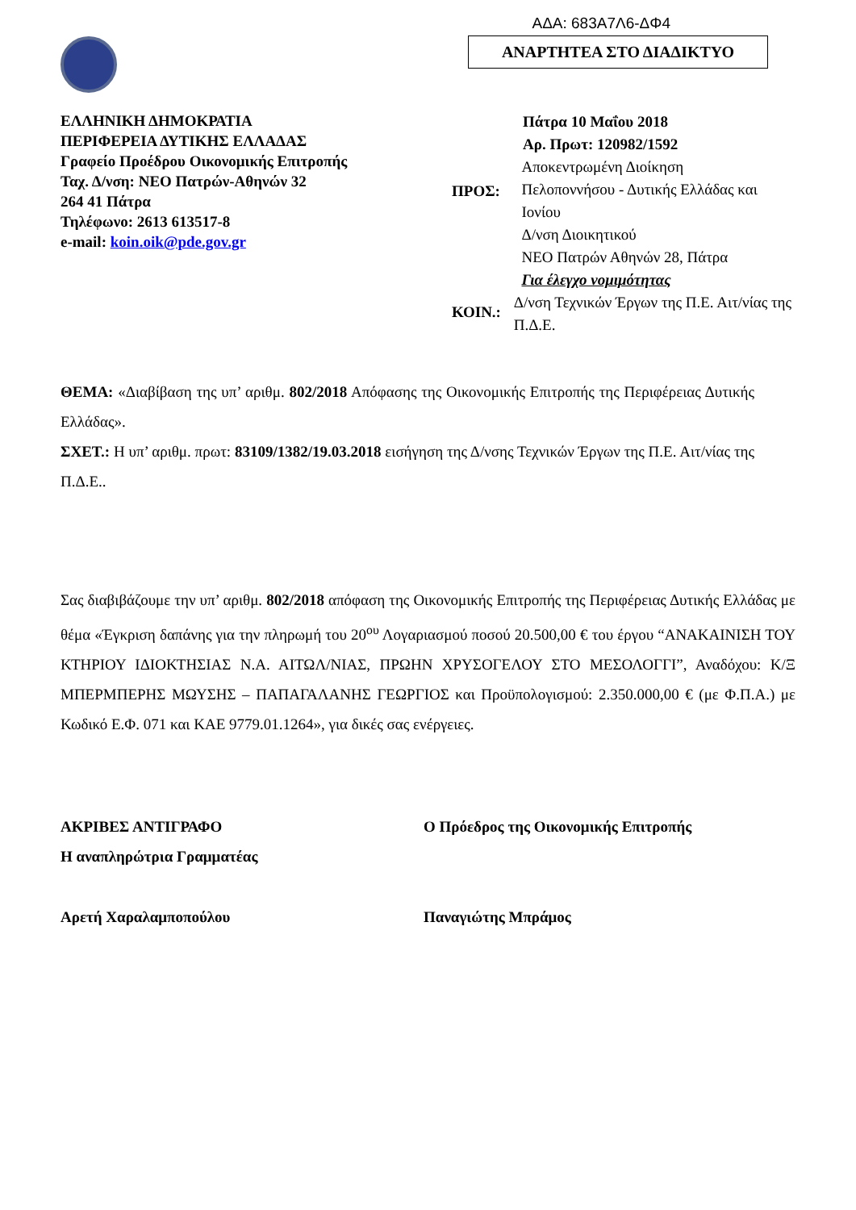ΑΔΑ: 683Α7Λ6-ΔΦ4
ΑΝΑΡΤΗΤΕΑ ΣΤΟ ΔΙΑΔΙΚΤΥΟ
ΕΛΛΗΝΙΚΗ ΔΗΜΟΚΡΑΤΙΑ
ΠΕΡΙΦΕΡΕΙΑ ΔΥΤΙΚΗΣ ΕΛΛΑΔΑΣ
Γραφείο Προέδρου Οικονομικής Επιτροπής
Ταχ. Δ/νση: ΝΕΟ Πατρών-Αθηνών 32
264 41 Πάτρα
Τηλέφωνο: 2613 613517-8
e-mail: koin.oik@pde.gov.gr
Πάτρα 10 Μαΐου 2018
Αρ. Πρωτ: 120982/1592
ΠΡΟΣ:
Αποκεντρωμένη Διοίκηση
Πελοποννήσου - Δυτικής Ελλάδας και Ιονίου
Δ/νση Διοικητικού
ΝΕΟ Πατρών Αθηνών 28, Πάτρα
Για έλεγχο νομιμότητας
ΚΟΙΝ.:
Δ/νση Τεχνικών Έργων της Π.Ε. Αιτ/νίας της Π.Δ.Ε.
ΘΕΜΑ: «Διαβίβαση της υπ’ αριθμ. 802/2018 Απόφασης της Οικονομικής Επιτροπής της Περιφέρειας Δυτικής Ελλάδας».
ΣΧΕΤ.: Η υπ’ αριθμ. πρωτ: 83109/1382/19.03.2018 εισήγηση της Δ/νσης Τεχνικών Έργων της Π.Ε. Αιτ/νίας της Π.Δ.Ε..
Σας διαβιβάζουμε την υπ’ αριθμ. 802/2018 απόφαση της Οικονομικής Επιτροπής της Περιφέρειας Δυτικής Ελλάδας με θέμα «Έγκριση δαπάνης για την πληρωμή του 20<sup>ου</sup> Λογαριασμού ποσού 20.500,00 € του έργου “ΑΝΑΚΑΙΝΙΣΗ ΤΟΥ ΚΤΗΡΙΟΥ ΙΔΙΟΚΤΗΣΙΑΣ Ν.Α. ΑΙΤΩΛ/ΝΙΑΣ, ΠΡΩΗΝ ΧΡΥΣΟΓΕΛΟΥ ΣΤΟ ΜΕΣΟΛΟΓΓΙ”, Αναδόχου: Κ/Ξ ΜΠΕΡΜΠΕΡΗΣ ΜΩΥΣΗΣ – ΠΑΠΑΓΑΛΑΝΗΣ ΓΕΩΡΓΙΟΣ και Προϋπολογισμού: 2.350.000,00 € (με Φ.Π.Α.) με Κωδικό Ε.Φ. 071 και ΚΑΕ 9779.01.1264», για δικές σας ενέργειες.
ΑΚΡΙΒΕΣ ΑΝΤΙΓΡΑΦΟ
Η αναπληρώτρια Γραμματέας
Ο Πρόεδρος της Οικονομικής Επιτροπής
Αρετή Χαραλαμποπούλου Παναγιώτης Μπράμος